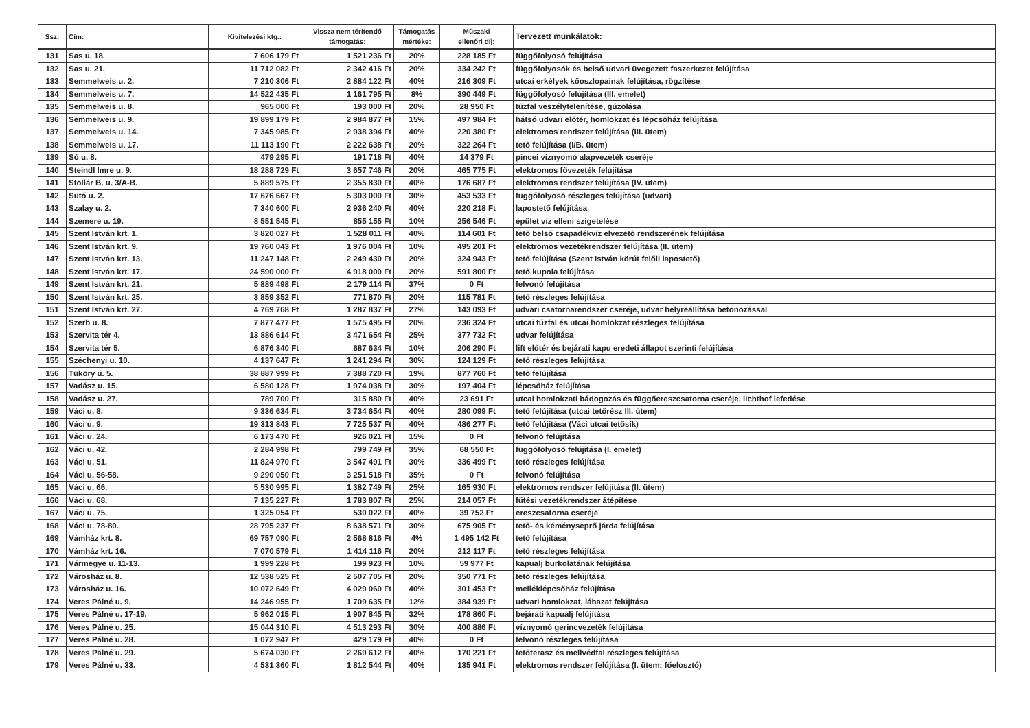| Ssz: | Cím: | Kivitelezési ktg.: | Vissza nem térítendő támogatás: | Támogatás mértéke: | Műszaki ellenőri díj: | Tervezett munkálatok: |
| --- | --- | --- | --- | --- | --- | --- |
| 131 | Sas u. 18. | 7 606 179 Ft | 1 521 236 Ft | 20% | 228 185 Ft | függőfolyosó felújítása |
| 132 | Sas u. 21. | 11 712 082 Ft | 2 342 416 Ft | 20% | 334 242 Ft | függőfolyosók és belső udvari üvegezett faszerkezet felújítása |
| 133 | Semmelweis u. 2. | 7 210 306 Ft | 2 884 122 Ft | 40% | 216 309 Ft | utcai erkélyek kőoszlopainak felújítása, rögzítése |
| 134 | Semmelweis u. 7. | 14 522 435 Ft | 1 161 795 Ft | 8% | 390 449 Ft | függőfolyosó felújítása (III. emelet) |
| 135 | Semmelweis u. 8. | 965 000 Ft | 193 000 Ft | 20% | 28 950 Ft | tűzfal veszélytelenítése, gúzolása |
| 136 | Semmelweis u. 9. | 19 899 179 Ft | 2 984 877 Ft | 15% | 497 984 Ft | hátsó udvari előtér, homlokzat és lépcsőház felújítása |
| 137 | Semmelweis u. 14. | 7 345 985 Ft | 2 938 394 Ft | 40% | 220 380 Ft | elektromos rendszer felújítása (III. ütem) |
| 138 | Semmelweis u. 17. | 11 113 190 Ft | 2 222 638 Ft | 20% | 322 264 Ft | tető felújítása (I/B. ütem) |
| 139 | Só u. 8. | 479 295 Ft | 191 718 Ft | 40% | 14 379 Ft | pincei víznyomó alapvezeték cseréje |
| 140 | Steindl Imre u. 9. | 18 288 729 Ft | 3 657 746 Ft | 20% | 465 775 Ft | elektromos fővezeték felújítása |
| 141 | Stollár B. u. 3/A-B. | 5 889 575 Ft | 2 355 830 Ft | 40% | 176 687 Ft | elektromos rendszer felújítása (IV. ütem) |
| 142 | Sütő u. 2. | 17 676 667 Ft | 5 303 000 Ft | 30% | 453 533 Ft | függőfolyosó részleges felújítása (udvari) |
| 143 | Szalay u. 2. | 7 340 600 Ft | 2 936 240 Ft | 40% | 220 218 Ft | lapostető felújítása |
| 144 | Szemere u. 19. | 8 551 545 Ft | 855 155 Ft | 10% | 256 546 Ft | épület víz elleni szigetelése |
| 145 | Szent István krt. 1. | 3 820 027 Ft | 1 528 011 Ft | 40% | 114 601 Ft | tető belső csapadékvíz elvezető rendszerének felújítása |
| 146 | Szent István krt. 9. | 19 760 043 Ft | 1 976 004 Ft | 10% | 495 201 Ft | elektromos vezetékrendszer felújítása (II. ütem) |
| 147 | Szent István krt. 13. | 11 247 148 Ft | 2 249 430 Ft | 20% | 324 943 Ft | tető felújítása (Szent István körút felőli lapostető) |
| 148 | Szent István krt. 17. | 24 590 000 Ft | 4 918 000 Ft | 20% | 591 800 Ft | tető kupola felújítása |
| 149 | Szent István krt. 21. | 5 889 498 Ft | 2 179 114 Ft | 37% | 0 Ft | felvonó felújítása |
| 150 | Szent István krt. 25. | 3 859 352 Ft | 771 870 Ft | 20% | 115 781 Ft | tető részleges felújítása |
| 151 | Szent István krt. 27. | 4 769 768 Ft | 1 287 837 Ft | 27% | 143 093 Ft | udvari csatornarendszer cseréje, udvar helyreállítása betonozással |
| 152 | Szerb u. 8. | 7 877 477 Ft | 1 575 495 Ft | 20% | 236 324 Ft | utcai tűzfal és utcai homlokzat részleges felújítása |
| 153 | Szervita tér 4. | 13 886 614 Ft | 3 471 654 Ft | 25% | 377 732 Ft | udvar felújítása |
| 154 | Szervita tér 5. | 6 876 340 Ft | 687 634 Ft | 10% | 206 290 Ft | lift előtér és bejárati kapu eredeti állapot szerinti felújítása |
| 155 | Széchenyi u. 10. | 4 137 647 Ft | 1 241 294 Ft | 30% | 124 129 Ft | tető részleges felújítása |
| 156 | Tüköry u. 5. | 38 887 999 Ft | 7 388 720 Ft | 19% | 877 760 Ft | tető felújítása |
| 157 | Vadász u. 15. | 6 580 128 Ft | 1 974 038 Ft | 30% | 197 404 Ft | lépcsőház felújítása |
| 158 | Vadász u. 27. | 789 700 Ft | 315 880 Ft | 40% | 23 691 Ft | utcai homlokzati bádogozás és függőereszcsatorna cseréje, lichthof lefedése |
| 159 | Váci u. 8. | 9 336 634 Ft | 3 734 654 Ft | 40% | 280 099 Ft | tető felújítása (utcai tetőrész III. ütem) |
| 160 | Váci u. 9. | 19 313 843 Ft | 7 725 537 Ft | 40% | 486 277 Ft | tető felújítása (Váci utcai tetősík) |
| 161 | Váci u. 24. | 6 173 470 Ft | 926 021 Ft | 15% | 0 Ft | felvonó felújítása |
| 162 | Váci u. 42. | 2 284 998 Ft | 799 749 Ft | 35% | 68 550 Ft | függőfolyosó felújítása (I. emelet) |
| 163 | Váci u. 51. | 11 824 970 Ft | 3 547 491 Ft | 30% | 336 499 Ft | tető részleges felújítása |
| 164 | Váci u. 56-58. | 9 290 050 Ft | 3 251 518 Ft | 35% | 0 Ft | felvonó felújítása |
| 165 | Váci u. 66. | 5 530 995 Ft | 1 382 749 Ft | 25% | 165 930 Ft | elektromos rendszer felújítása (II. ütem) |
| 166 | Váci u. 68. | 7 135 227 Ft | 1 783 807 Ft | 25% | 214 057 Ft | fűtési vezetékrendszer átépítése |
| 167 | Váci u. 75. | 1 325 054 Ft | 530 022 Ft | 40% | 39 752 Ft | ereszcsatorna cseréje |
| 168 | Váci u. 78-80. | 28 795 237 Ft | 8 638 571 Ft | 30% | 675 905 Ft | tető- és kéményseprő járda felújítása |
| 169 | Vámház krt. 8. | 69 757 090 Ft | 2 568 816 Ft | 4% | 1 495 142 Ft | tető felújítása |
| 170 | Vámház krt. 16. | 7 070 579 Ft | 1 414 116 Ft | 20% | 212 117 Ft | tető részleges felújítása |
| 171 | Vármegye u. 11-13. | 1 999 228 Ft | 199 923 Ft | 10% | 59 977 Ft | kapualj burkolatának felújítása |
| 172 | Városház u. 8. | 12 538 525 Ft | 2 507 705 Ft | 20% | 350 771 Ft | tető részleges felújítása |
| 173 | Városház u. 16. | 10 072 649 Ft | 4 029 060 Ft | 40% | 301 453 Ft | melléklépcsőház felújítása |
| 174 | Veres Pálné u. 9. | 14 246 955 Ft | 1 709 635 Ft | 12% | 384 939 Ft | udvari homlokzat, lábazat felújítása |
| 175 | Veres Pálné u. 17-19. | 5 962 015 Ft | 1 907 845 Ft | 32% | 178 860 Ft | bejárati kapualj felújítása |
| 176 | Veres Pálné u. 25. | 15 044 310 Ft | 4 513 293 Ft | 30% | 400 886 Ft | víznyomó gerincvezeték felújítása |
| 177 | Veres Pálné u. 28. | 1 072 947 Ft | 429 179 Ft | 40% | 0 Ft | felvonó részleges felújítása |
| 178 | Veres Pálné u. 29. | 5 674 030 Ft | 2 269 612 Ft | 40% | 170 221 Ft | tetőterasz és mellvédfal részleges felújítása |
| 179 | Veres Pálné u. 33. | 4 531 360 Ft | 1 812 544 Ft | 40% | 135 941 Ft | elektromos rendszer felújítása (I. ütem: főelosztó) |